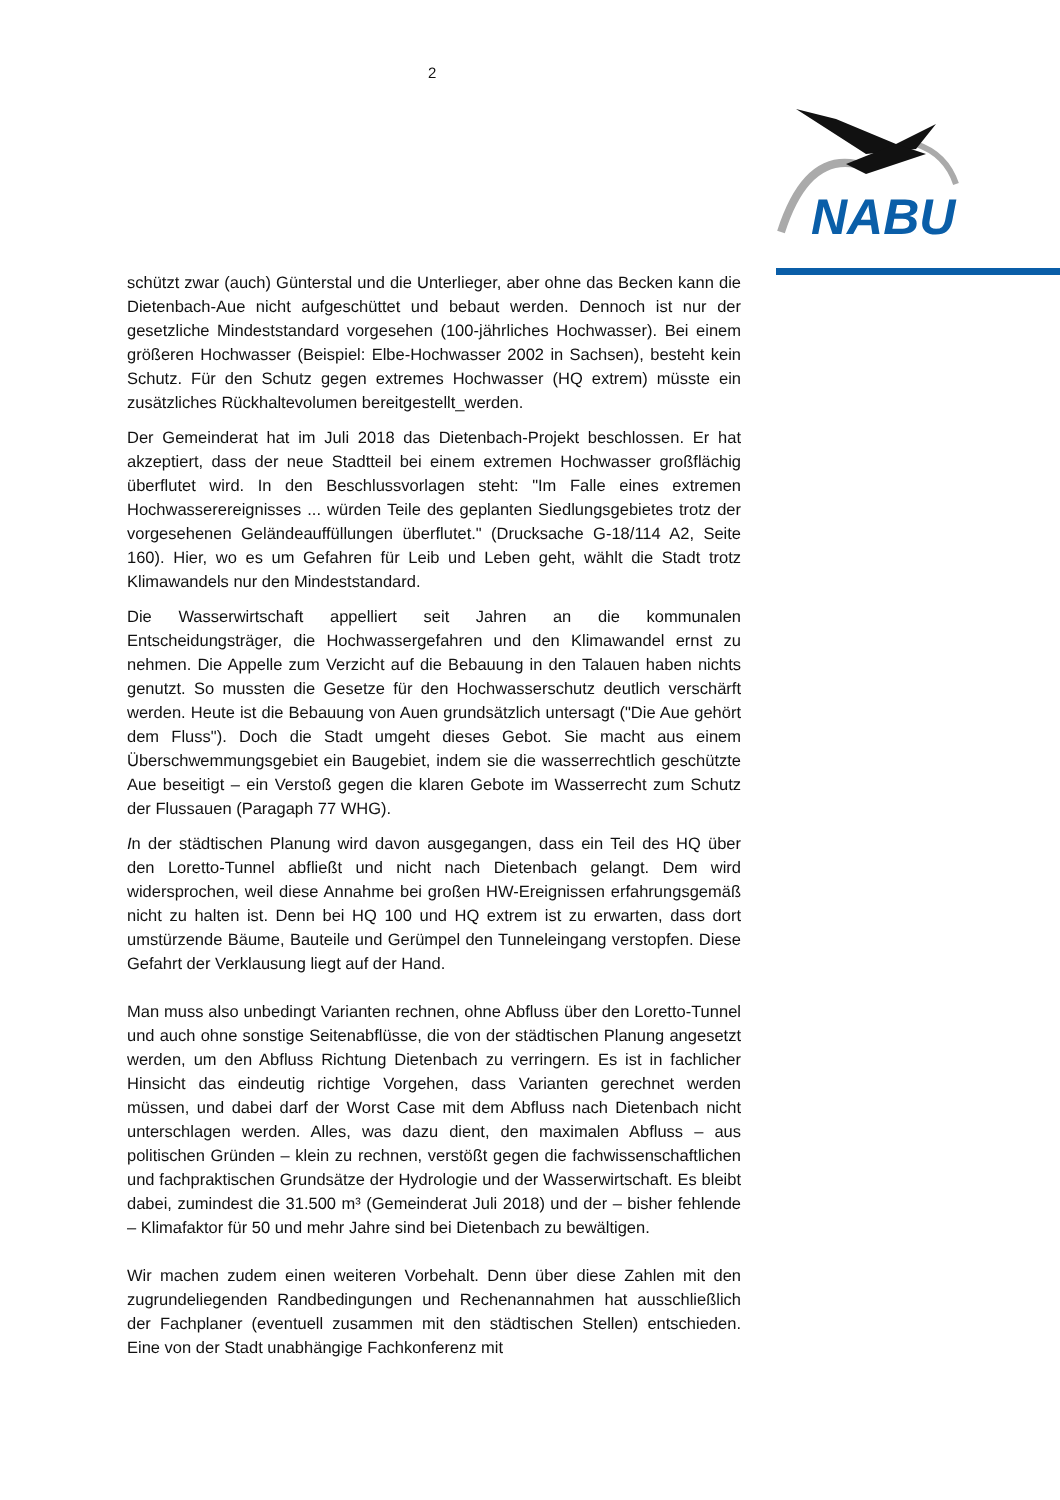2
NABU
schützt zwar (auch) Günterstal und die Unterlieger, aber ohne das Becken kann die Dietenbach-Aue nicht aufgeschüttet und bebaut werden. Dennoch ist nur der gesetzliche Mindeststandard vorgesehen (100-jährliches Hochwasser). Bei einem größeren Hochwasser (Beispiel: Elbe-Hochwasser 2002 in Sachsen), besteht kein Schutz. Für den Schutz gegen extremes Hochwasser (HQ extrem) müsste ein zusätzliches Rückhaltevolumen bereitgestellt_werden.
Der Gemeinderat hat im Juli 2018 das Dietenbach-Projekt beschlossen. Er hat akzeptiert, dass der neue Stadtteil bei einem extremen Hochwasser großflächig überflutet wird. In den Beschlussvorlagen steht: "Im Falle eines extremen Hochwasserereignisses ... würden Teile des geplanten Siedlungsgebietes trotz der vorgesehenen Geländeauffüllungen überflutet." (Drucksache G-18/114 A2, Seite 160). Hier, wo es um Gefahren für Leib und Leben geht, wählt die Stadt trotz Klimawandels nur den Mindeststandard.
Die Wasserwirtschaft appelliert seit Jahren an die kommunalen Entscheidungsträger, die Hochwassergefahren und den Klimawandel ernst zu nehmen. Die Appelle zum Verzicht auf die Bebauung in den Talauen haben nichts genutzt. So mussten die Gesetze für den Hochwasserschutz deutlich verschärft werden. Heute ist die Bebauung von Auen grundsätzlich untersagt ("Die Aue gehört dem Fluss"). Doch die Stadt umgeht dieses Gebot. Sie macht aus einem Überschwemmungsgebiet ein Baugebiet, indem sie die wasserrechtlich geschützte Aue beseitigt – ein Verstoß gegen die klaren Gebote im Wasserrecht zum Schutz der Flussauen (Paragaph 77 WHG).
In der städtischen Planung wird davon ausgegangen, dass ein Teil des HQ über den Loretto-Tunnel abfließt und nicht nach Dietenbach gelangt. Dem wird widersprochen, weil diese Annahme bei großen HW-Ereignissen erfahrungsgemäß nicht zu halten ist. Denn bei HQ 100 und HQ extrem ist zu erwarten, dass dort umstürzende Bäume, Bauteile und Gerümpel den Tunneleingang verstopfen. Diese Gefahrt der Verklausung liegt auf der Hand.
Man muss also unbedingt Varianten rechnen, ohne Abfluss über den Loretto-Tunnel und auch ohne sonstige Seitenabflüsse, die von der städtischen Planung angesetzt werden, um den Abfluss Richtung Dietenbach zu verringern. Es ist in fachlicher Hinsicht das eindeutig richtige Vorgehen, dass Varianten gerechnet werden müssen, und dabei darf der Worst Case mit dem Abfluss nach Dietenbach nicht unterschlagen werden. Alles, was dazu dient, den maximalen Abfluss – aus politischen Gründen – klein zu rechnen, verstößt gegen die fachwissenschaftlichen und fachpraktischen Grundsätze der Hydrologie und der Wasserwirtschaft. Es bleibt dabei, zumindest die 31.500 m³ (Gemeinderat Juli 2018) und der – bisher fehlende – Klimafaktor für 50 und mehr Jahre sind bei Dietenbach zu bewältigen.
Wir machen zudem einen weiteren Vorbehalt. Denn über diese Zahlen mit den zugrundeliegenden Randbedingungen und Rechenannahmen hat ausschließlich der Fachplaner (eventuell zusammen mit den städtischen Stellen) entschieden. Eine von der Stadt unabhängige Fachkonferenz mit